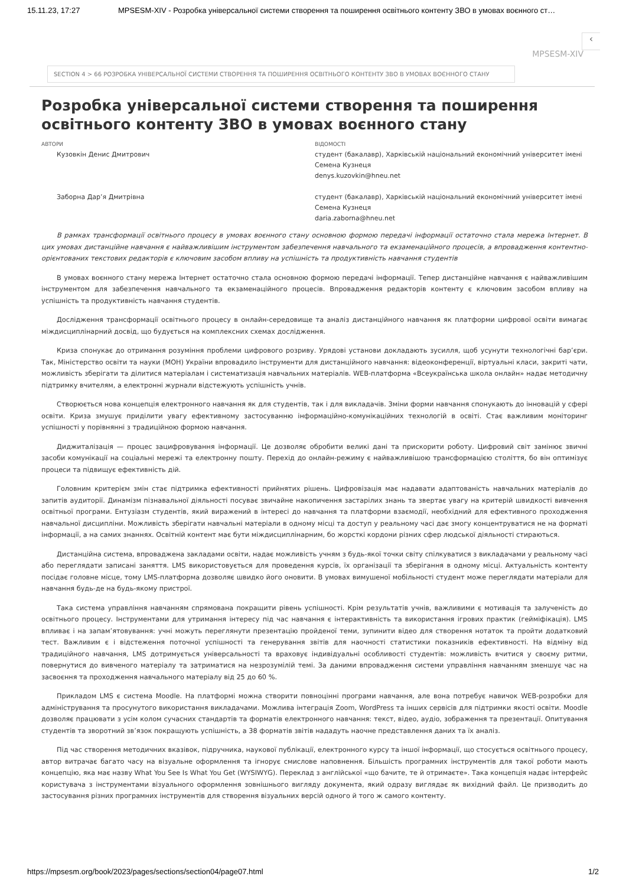15.11.23, 17:27 MPSESM-XIV - Розробка універсальної системи створення та поширення освітнього контенту ЗВО в умовах воєнного ст…
‹
MPSESM-XIV
SECTION 4 > 66 РОЗРОБКА УНІВЕРСАЛЬНОЇ СИСТЕМИ СТВОРЕННЯ ТА ПОШИРЕННЯ ОСВІТНЬОГО КОНТЕНТУ ЗВО В УМОВАХ ВОЄННОГО СТАНУ
Розробка універсальної системи створення та поширення освітнього контенту ЗВО в умовах воєнного стану
АВТОРИ
ВІДОМОСТІ
Кузовкін Денис Дмитрович
студент (бакалавр), Харківській національний економічний університет імені Семена Кузнеця
denys.kuzovkin@hneu.net
Заборна Дар’я Дмитрівна
студент (бакалавр), Харківській національний економічний університет імені Семена Кузнеця
daria.zaborna@hneu.net
В рамках трансформації освітнього процесу в умовах воєнного стану основною формою передачі інформації остаточно стала мережа Інтернет. В цих умовах дистанційне навчання є найважливішим інструментом забезпечення навчального та екзаменаційного процесів, а впровадження контентно-орієнтованих текстових редакторів є ключовим засобом впливу на успішність та продуктивність навчання студентів
В умовах воєнного стану мережа Інтернет остаточно стала основною формою передачі інформації. Тепер дистанційне навчання є найважливішим інструментом для забезпечення навчального та екзаменаційного процесів. Впровадження редакторів контенту є ключовим засобом впливу на успішність та продуктивність навчання студентів.
Дослідження трансформації освітнього процесу в онлайн-середовище та аналіз дистанційного навчання як платформи цифрової освіти вимагає міждисциплінарний досвід, що будується на комплексних схемах дослідження.
Криза спонукає до отримання розуміння проблеми цифрового розриву. Урядові установи докладають зусилля, щоб усунути технологічні бар’єри. Так, Міністерство освіти та науки (МОН) України впровадило інструменти для дистанційного навчання: відеоконференції, віртуальні класи, закриті чати, можливість зберігати та ділитися матеріалам і систематизація навчальних матеріалів. WEB-платформа «Всеукраїнська школа онлайн» надає методичну підтримку вчителям, а електронні журнали відстежують успішність учнів.
Створюється нова концепція електронного навчання як для студентів, так і для викладачів. Зміни форми навчання спонукають до інновацій у сфері освіти. Криза змушує приділити увагу ефективному застосуванню інформаційно-комунікаційних технологій в освіті. Стає важливим моніторинг успішності у порівнянні з традиційною формою навчання.
Диджиталізація — процес зацифровування інформації. Це дозволяє обробити великі дані та прискорити роботу. Цифровий світ замінює звичні засоби комунікації на соціальні мережі та електронну пошту. Перехід до онлайн-режиму є найважливішою трансформацією століття, бо він оптимізує процеси та підвищує ефективність дій.
Головним критерієм змін стає підтримка ефективності прийнятих рішень. Цифровізація має надавати адаптованість навчальних матеріалів до запитів аудиторії. Динамізм пізнавальної діяльності посуває звичайне накопичення застарілих знань та звертає увагу на критерій швидкості вивчення освітньої програми. Ентузіазм студентів, який виражений в інтересі до навчання та платформи взаємодії, необхідний для ефективного проходження навчальної дисципліни. Можливість зберігати навчальні матеріали в одному місці та доступ у реальному часі дає змогу концентруватися не на форматі інформації, а на самих знаннях. Освітній контент має бути міждисциплінарним, бо жорсткі кордони різних сфер людської діяльності стираються.
Дистанційна система, впроваджена закладами освіти, надає можливість учням з будь-якої точки світу спілкуватися з викладачами у реальному часі або переглядати записані заняття. LMS використовується для проведення курсів, їх організації та зберігання в одному місці. Актуальність контенту посідає головне місце, тому LMS-платформа дозволяє швидко його оновити. В умовах вимушеної мобільності студент може переглядати матеріали для навчання будь-де на будь-якому пристрої.
Така система управління навчанням спрямована покращити рівень успішності. Крім результатів учнів, важливими є мотивація та залученість до освітнього процесу. Інструментами для утримання інтересу під час навчання є інтерактивність та використання ігрових практик (гейміфікація). LMS впливає і на запам’ятовування: учні можуть переглянути презентацію пройденої теми, зупинити відео для створення нотаток та пройти додатковий тест. Важливим є і відстеження поточної успішності та генерування звітів для наочності статистики показників ефективності. На відміну від традиційного навчання, LMS дотримується універсальності та враховує індивідуальні особливості студентів: можливість вчитися у своєму ритми, повернутися до вивченого матеріалу та затриматися на незрозумілій темі. За даними впровадження системи управління навчанням зменшує час на засвоєння та проходження навчального матеріалу від 25 до 60 %.
Прикладом LMS є система Moodle. На платформі можна створити повноцінні програми навчання, але вона потребує навичок WEB-розробки для адміністрування та просунутого використання викладачами. Можлива інтеграція Zoom, WordPress та інших сервісів для підтримки якості освіти. Moodle дозволяє працювати з усім колом сучасних стандартів та форматів електронного навчання: текст, відео, аудіо, зображення та презентації. Опитування студентів та зворотний зв’язок покращують успішність, а 38 форматів звітів нададуть наочне представлення даних та їх аналіз.
Під час створення методичних вказівок, підручника, наукової публікації, електронного курсу та іншої інформації, що стосується освітнього процесу, автор витрачає багато часу на візуальне оформлення та ігнорує смислове наповнення. Більшість програмних інструментів для такої роботи мають концепцію, яка має назву What You See Is What You Get (WYSIWYG). Переклад з англійської «що бачите, те й отримаєте». Така концепція надає інтерфейс користувача з інструментами візуального оформлення зовнішнього вигляду документа, який одразу виглядає як вихідний файл. Це призводить до застосування різних програмних інструментів для створення візуальних версій одного й того ж самого контенту.
https://mpsesm.org/book/2023/pages/sections/section04/page07.html 1/2